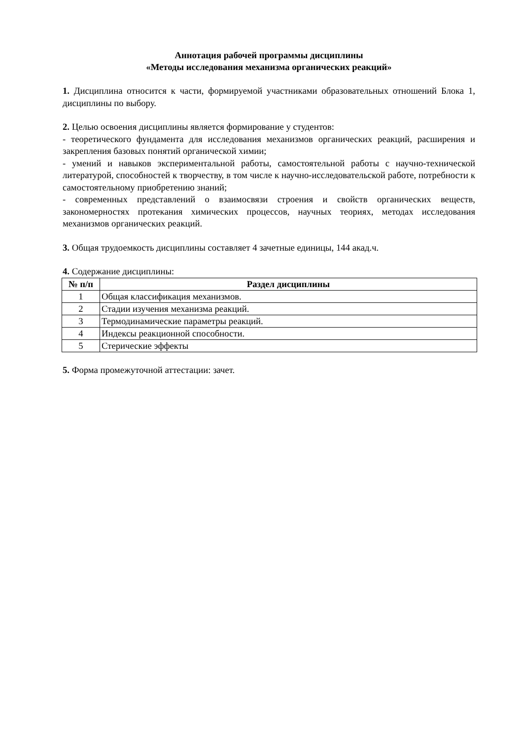Аннотация рабочей программы дисциплины
«Методы исследования механизма органических реакций»
1. Дисциплина относится к части, формируемой участниками образовательных отношений Блока 1, дисциплины по выбору.
2. Целью освоения дисциплины является формирование у студентов:
- теоретического фундамента для исследования механизмов органических реакций, расширения и закрепления базовых понятий органической химии;
- умений и навыков экспериментальной работы, самостоятельной работы с научно-технической литературой, способностей к творчеству, в том числе к научно-исследовательской работе, потребности к самостоятельному приобретению знаний;
- современных представлений о взаимосвязи строения и свойств органических веществ, закономерностях протекания химических процессов, научных теориях, методах исследования механизмов органических реакций.
3. Общая трудоемкость дисциплины составляет 4 зачетные единицы, 144 акад.ч.
4. Содержание дисциплины:
| № п/п | Раздел дисциплины |
| --- | --- |
| 1 | Общая классификация механизмов. |
| 2 | Стадии изучения механизма реакций. |
| 3 | Термодинамические параметры реакций. |
| 4 | Индексы реакционной способности. |
| 5 | Стерические эффекты |
5. Форма промежуточной аттестации: зачет.